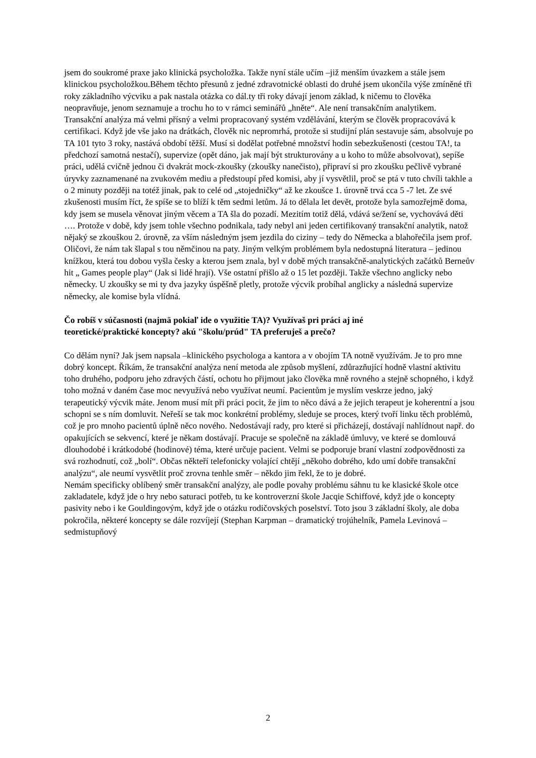jsem do soukromé praxe jako klinická psycholožka. Takže nyní stále učím –již menším úvazkem a stále jsem klinickou psycholožkou.Během těchto přesunů z jedné zdravotnické oblasti do druhé jsem ukončila výše zmíněné tři roky základního výcviku a pak nastala otázka co dál.ty tři roky dávají jenom základ, k ničemu to člověka neopravňuje, jenom seznamuje a trochu ho to v rámci seminářů „hněte“. Ale není transakčním analytikem. Transakční analýza má velmi přísný a velmi propracovaný systém vzdělávání, kterým se člověk propracovává k certifikaci. Když jde vše jako na drátkách, člověk nic nepromrhá, protože si studijní plán sestavuje sám, absolvuje po TA 101 tyto 3 roky, nastává období těžší. Musí si dodělat potřebné množství hodin sebezkušenosti (cestou TA!, ta předchozí samotná nestačí), supervize (opět dáno, jak mají být strukturovány a u koho to může absolvovat), sepíše práci, udělá cvičně jednou či dvakrát mock-zkoušky (zkoušky nanečisto), připraví si pro zkoušku pečlivě vybrané úryvky zaznamenané na zvukovém mediu a předstoupí před komisi, aby jí vysvětlil, proč se ptá v tuto chvíli takhle a o 2 minuty později na totéž jinak, pak to celé od „stojedničky“ až ke zkoušce 1. úrovně trvá cca 5 -7 let. Ze své zkušenosti musím říct, že spíše se to blíží k těm sedmi letům. Já to dělala let devět, protože byla samozřejmě doma, kdy jsem se musela věnovat jiným věcem a TA šla do pozadí. Mezitím totiž dělá, vdává se/žení se, vychovává děti …. Protože v době, kdy jsem tohle všechno podnikala, tady nebyl ani jeden certifikovaný transakční analytik, natož nějaký se zkouškou 2. úrovně, za vším následným jsem jezdila do ciziny – tedy do Německa a blahořečila jsem prof. Oličovi, že nám tak šlapal s tou němčinou na paty. Jiným velkým problémem byla nedostupná literatura – jedinou knížkou, která tou dobou vyšla česky a kterou jsem znala, byl v době mých transakčně-analytických začátků Berneův hit „ Games people play“ (Jak si lidé hrají). Vše ostatní přišlo až o 15 let později. Takže všechno anglicky nebo německy. U zkoušky se mi ty dva jazyky úspěšně pletly, protože výcvik probíhal anglicky a následná supervize německy, ale komise byla vlídná.
Čo robíš v súčasnosti (najmä pokiaľ ide o využitie TA)? Využívaš pri práci aj iné teoretické/praktické koncepty? akú "školu/prúd" TA preferuješ a prečo?
Co dělám nyní? Jak jsem napsala –klinického psychologa a kantora a v obojím TA notně využívám. Je to pro mne dobrý koncept. Říkám, že transakční analýza není metoda ale způsob myšlení, zdůrazňující hodně vlastní aktivitu toho druhého, podporu jeho zdravých částí, ochotu ho přijmout jako člověka mně rovného a stejně schopného, i když toho možná v daném čase moc nevyužívá nebo využívat neumí. Pacientům je myslím veskrze jedno, jaký terapeutický výcvik máte. Jenom musí mít při práci pocit, že jim to něco dává a že jejich terapeut je koherentní a jsou schopni se s ním domluvit. Neřeší se tak moc konkrétní problémy, sleduje se proces, který tvoří linku těch problémů, což je pro mnoho pacientů úplně něco nového. Nedostávají rady, pro které si přicházejí, dostávají nahlídnout např. do opakujících se sekvencí, které je někam dostávají. Pracuje se společně na základě úmluvy, ve které se domlouvá dlouhodobé i krátkodobé (hodinové) téma, které určuje pacient. Velmi se podporuje braní vlastní zodpovědnosti za svá rozhodnutí, což „bolí“. Občas někteří telefonicky volající chtějí „někoho dobrého, kdo umí dobře transakční analýzu“, ale neumí vysvětlit proč zrovna tenhle směr – někdo jim řekl, že to je dobré.
Nemám specificky oblíbený směr transakční analýzy, ale podle povahy problému sáhnu tu ke klasické škole otce zakladatele, když jde o hry nebo saturaci potřeb, tu ke kontroverzní škole Jacqie Schiffové, když jde o koncepty pasivity nebo i ke Gouldingovým, když jde o otázku rodičovských poselství. Toto jsou 3 základní školy, ale doba pokročila, některé koncepty se dále rozvíjejí (Stephan Karpman – dramatický trojúhelník, Pamela Levinová – sedmistupňový
2